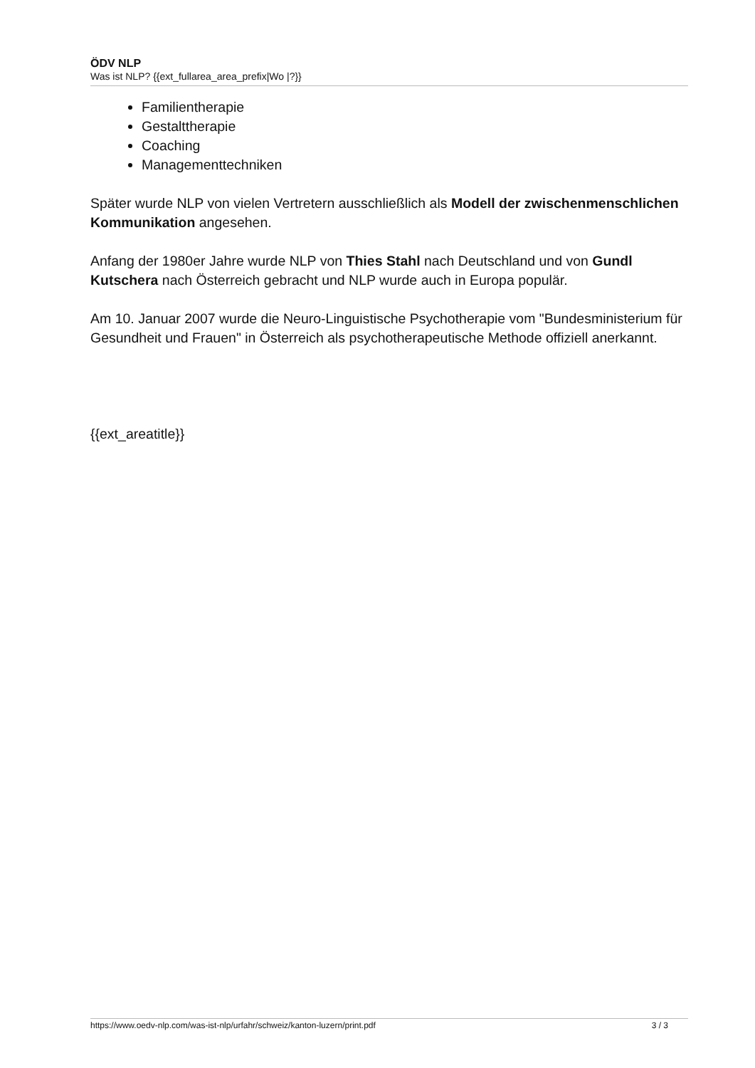ÖDV NLP
Was ist NLP? {{ext_fullarea_area_prefix|Wo |?}}
Familientherapie
Gestalttherapie
Coaching
Managementtechniken
Später wurde NLP von vielen Vertretern ausschließlich als Modell der zwischenmenschlichen Kommunikation angesehen.
Anfang der 1980er Jahre wurde NLP von Thies Stahl nach Deutschland und von Gundl Kutschera nach Österreich gebracht und NLP wurde auch in Europa populär.
Am 10. Januar 2007 wurde die Neuro-Linguistische Psychotherapie vom "Bundesministerium für Gesundheit und Frauen" in Österreich als psychotherapeutische Methode offiziell anerkannt.
{{ext_areatitle}}
https://www.oedv-nlp.com/was-ist-nlp/urfahr/schweiz/kanton-luzern/print.pdf 3 / 3